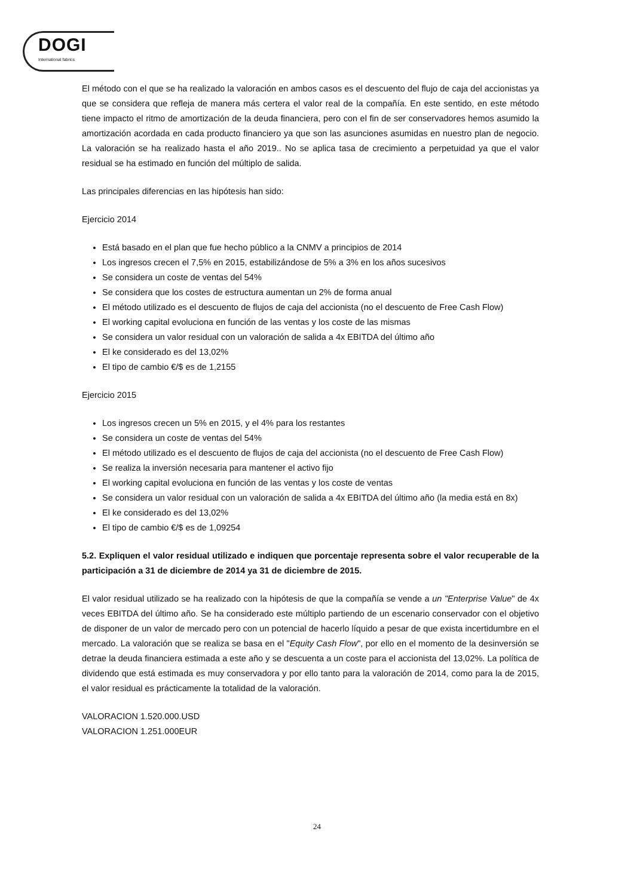DOGI
International fabrics
El método con el que se ha realizado la valoración en ambos casos es el descuento del flujo de caja del accionistas ya que se considera que refleja de manera más certera el valor real de la compañía. En este sentido, en este método tiene impacto el ritmo de amortización de la deuda financiera, pero con el fin de ser conservadores hemos asumido la amortización acordada en cada producto financiero ya que son las asunciones asumidas en nuestro plan de negocio. La valoración se ha realizado hasta el año 2019.. No se aplica tasa de crecimiento a perpetuidad ya que el valor residual se ha estimado en función del múltiplo de salida.
Las principales diferencias en las hipótesis han sido:
Ejercicio 2014
Está basado en el plan que fue hecho público a la CNMV a principios de 2014
Los ingresos crecen el 7,5% en 2015, estabilizándose de 5% a 3% en los años sucesivos
Se considera un coste de ventas del 54%
Se considera que los costes de estructura aumentan un 2% de forma anual
El método utilizado es el descuento de flujos de caja del accionista (no el descuento de Free Cash Flow)
El working capital evoluciona en función de las ventas y los coste de las mismas
Se considera un valor residual con un valoración de salida a 4x EBITDA del último año
El ke considerado es del 13,02%
El tipo de cambio €/$ es de 1,2155
Ejercicio 2015
Los ingresos crecen un 5% en 2015, y el 4% para los restantes
Se considera un coste de ventas del 54%
El método utilizado es el descuento de flujos de caja del accionista (no el descuento de Free Cash Flow)
Se realiza la inversión necesaria para mantener el activo fijo
El working capital evoluciona en función de las ventas y los coste de ventas
Se considera un valor residual con un valoración de salida a 4x EBITDA del último año (la media está en 8x)
El ke considerado es del 13,02%
El tipo de cambio €/$ es de 1,09254
5.2. Expliquen el valor residual utilizado e indiquen que porcentaje representa sobre el valor recuperable de la participación a 31 de diciembre de 2014 ya 31 de diciembre de 2015.
El valor residual utilizado se ha realizado con la hipótesis de que la compañía se vende a un "Enterprise Value" de 4x veces EBITDA del último año. Se ha considerado este múltiplo partiendo de un escenario conservador con el objetivo de disponer de un valor de mercado pero con un potencial de hacerlo líquido a pesar de que exista incertidumbre en el mercado. La valoración que se realiza se basa en el "Equity Cash Flow", por ello en el momento de la desinversión se detrae la deuda financiera estimada a este año y se descuenta a un coste para el accionista del 13,02%. La política de dividendo que está estimada es muy conservadora y por ello tanto para la valoración de 2014, como para la de 2015, el valor residual es prácticamente la totalidad de la valoración.
VALORACION 1.520.000.USD
VALORACION 1.251.000EUR
24